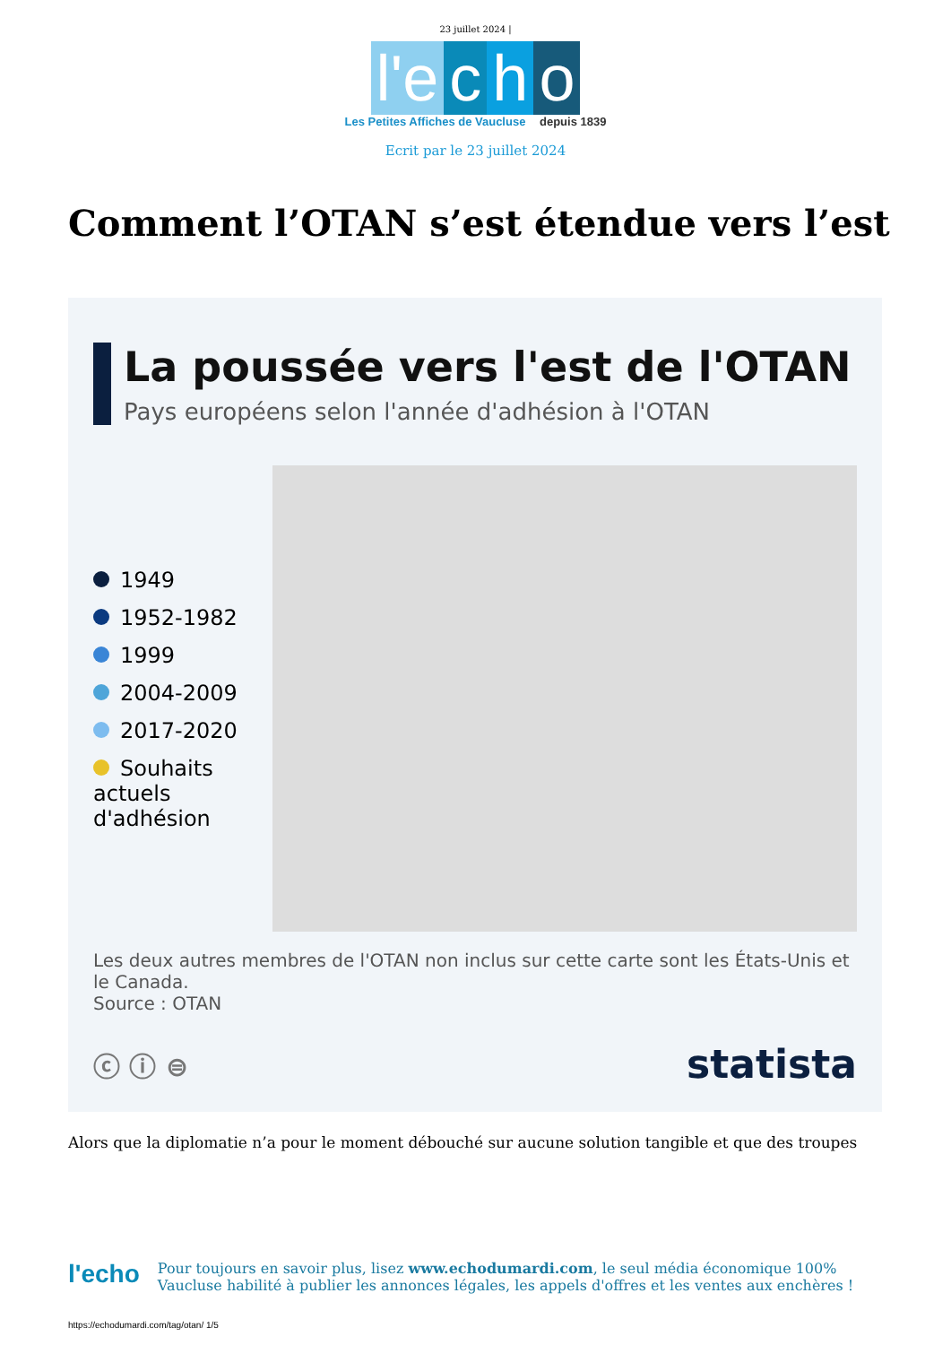23 juillet 2024 |
l'e
c
h
o
Les Petites Affiches de Vaucluse depuis 1839
Ecrit par le 23 juillet 2024
Comment l’OTAN s’est étendue vers l’est
La poussée vers l'est de l'OTAN
Pays européens selon l'année d'adhésion à l'OTAN
1949
1952-1982
1999
2004-2009
2017-2020
Souhaits actuels d'adhésion
Les deux autres membres de l'OTAN non inclus sur cette carte sont les États-Unis et le Canada.
Source : OTAN
ⓒ ⓘ ⊜ statista
Alors que la diplomatie n’a pour le moment débouché sur aucune solution tangible et que des troupes
l'echo
Pour toujours en savoir plus, lisez www.echodumardi.com, le seul média économique 100% Vaucluse habilité à publier les annonces légales, les appels d'offres et les ventes aux enchères !
https://echodumardi.com/tag/otan/ 1/5